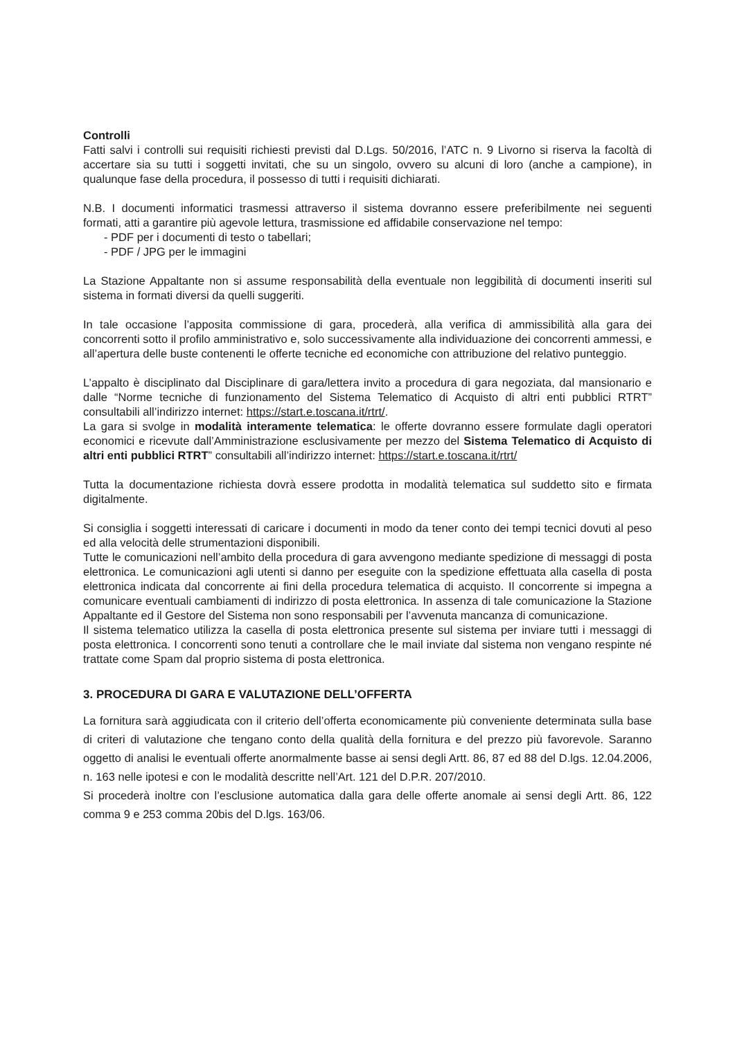Controlli
Fatti salvi i controlli sui requisiti richiesti previsti dal D.Lgs. 50/2016, l’ATC n. 9 Livorno si riserva la facoltà di accertare sia su tutti i soggetti invitati, che su un singolo, ovvero su alcuni di loro (anche a campione), in qualunque fase della procedura, il possesso di tutti i requisiti dichiarati.
N.B. I documenti informatici trasmessi attraverso il sistema dovranno essere preferibilmente nei seguenti formati, atti a garantire più agevole lettura, trasmissione ed affidabile conservazione nel tempo:
- PDF per i documenti di testo o tabellari;
- PDF / JPG per le immagini
La Stazione Appaltante non si assume responsabilità della eventuale non leggibilità di documenti inseriti sul sistema in formati diversi da quelli suggeriti.
In tale occasione l’apposita commissione di gara, procederà, alla verifica di ammissibilità alla gara dei concorrenti sotto il profilo amministrativo e, solo successivamente alla individuazione dei concorrenti ammessi, e all’apertura delle buste contenenti le offerte tecniche ed economiche con attribuzione del relativo punteggio.
L’appalto è disciplinato dal Disciplinare di gara/lettera invito a procedura di gara negoziata, dal mansionario e dalle “Norme tecniche di funzionamento del Sistema Telematico di Acquisto di altri enti pubblici RTRT” consultabili all’indirizzo internet: https://start.e.toscana.it/rtrt/.
La gara si svolge in modalità interamente telematica: le offerte dovranno essere formulate dagli operatori economici e ricevute dall’Amministrazione esclusivamente per mezzo del Sistema Telematico di Acquisto di altri enti pubblici RTRT” consultabili all’indirizzo internet: https://start.e.toscana.it/rtrt/
Tutta la documentazione richiesta dovrà essere prodotta in modalità telematica sul suddetto sito e firmata digitalmente.
Si consiglia i soggetti interessati di caricare i documenti in modo da tener conto dei tempi tecnici dovuti al peso ed alla velocità delle strumentazioni disponibili.
Tutte le comunicazioni nell’ambito della procedura di gara avvengono mediante spedizione di messaggi di posta elettronica. Le comunicazioni agli utenti si danno per eseguite con la spedizione effettuata alla casella di posta elettronica indicata dal concorrente ai fini della procedura telematica di acquisto. Il concorrente si impegna a comunicare eventuali cambiamenti di indirizzo di posta elettronica. In assenza di tale comunicazione la Stazione Appaltante ed il Gestore del Sistema non sono responsabili per l’avvenuta mancanza di comunicazione.
Il sistema telematico utilizza la casella di posta elettronica presente sul sistema per inviare tutti i messaggi di posta elettronica. I concorrenti sono tenuti a controllare che le mail inviate dal sistema non vengano respinte né trattate come Spam dal proprio sistema di posta elettronica.
3. PROCEDURA DI GARA E VALUTAZIONE DELL’OFFERTA
La fornitura sarà aggiudicata con il criterio dell’offerta economicamente più conveniente determinata sulla base di criteri di valutazione che tengano conto della qualità della fornitura e del prezzo più favorevole. Saranno oggetto di analisi le eventuali offerte anormalmente basse ai sensi degli Artt. 86, 87 ed 88 del D.lgs. 12.04.2006, n. 163 nelle ipotesi e con le modalità descritte nell’Art. 121 del D.P.R. 207/2010.
Si procederà inoltre con l’esclusione automatica dalla gara delle offerte anomale ai sensi degli Artt. 86, 122 comma 9 e 253 comma 20bis del D.lgs. 163/06.